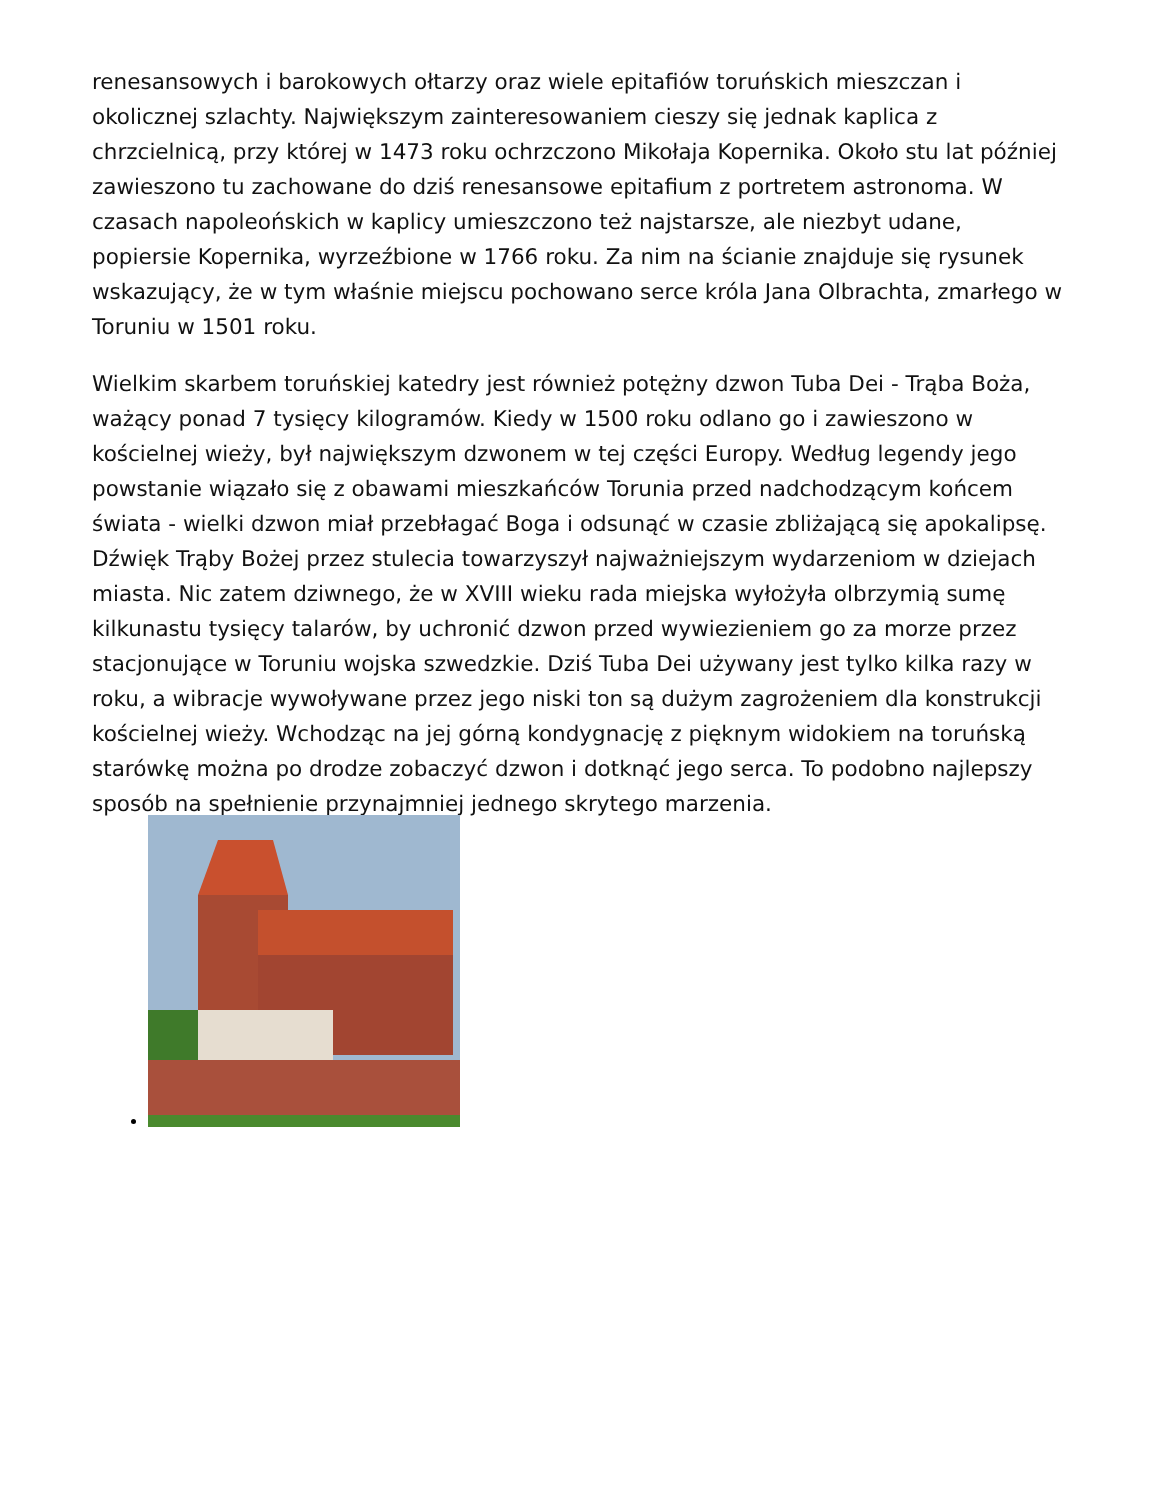renesansowych i barokowych ołtarzy oraz wiele epitafiów toruńskich mieszczan i okolicznej szlachty. Największym zainteresowaniem cieszy się jednak kaplica z chrzcielnicą, przy której w 1473 roku ochrzczono Mikołaja Kopernika. Około stu lat później zawieszono tu zachowane do dziś renesansowe epitafium z portretem astronoma. W czasach napoleońskich w kaplicy umieszczono też najstarsze, ale niezbyt udane, popiersie Kopernika, wyrzeźbione w 1766 roku. Za nim na ścianie znajduje się rysunek wskazujący, że w tym właśnie miejscu pochowano serce króla Jana Olbrachta, zmarłego w Toruniu w 1501 roku.
Wielkim skarbem toruńskiej katedry jest również potężny dzwon Tuba Dei - Trąba Boża, ważący ponad 7 tysięcy kilogramów. Kiedy w 1500 roku odlano go i zawieszono w kościelnej wieży, był największym dzwonem w tej części Europy. Według legendy jego powstanie wiązało się z obawami mieszkańców Torunia przed nadchodzącym końcem świata - wielki dzwon miał przebłagać Boga i odsunąć w czasie zbliżającą się apokalipsę. Dźwięk Trąby Bożej przez stulecia towarzyszył najważniejszym wydarzeniom w dziejach miasta. Nic zatem dziwnego, że w XVIII wieku rada miejska wyłożyła olbrzymią sumę kilkunastu tysięcy talarów, by uchronić dzwon przed wywiezieniem go za morze przez stacjonujące w Toruniu wojska szwedzkie. Dziś Tuba Dei używany jest tylko kilka razy w roku, a wibracje wywoływane przez jego niski ton są dużym zagrożeniem dla konstrukcji kościelnej wieży. Wchodząc na jej górną kondygnację z pięknym widokiem na toruńską starówkę można po drodze zobaczyć dzwon i dotknąć jego serca. To podobno najlepszy sposób na spełnienie przynajmniej jednego skrytego marzenia.